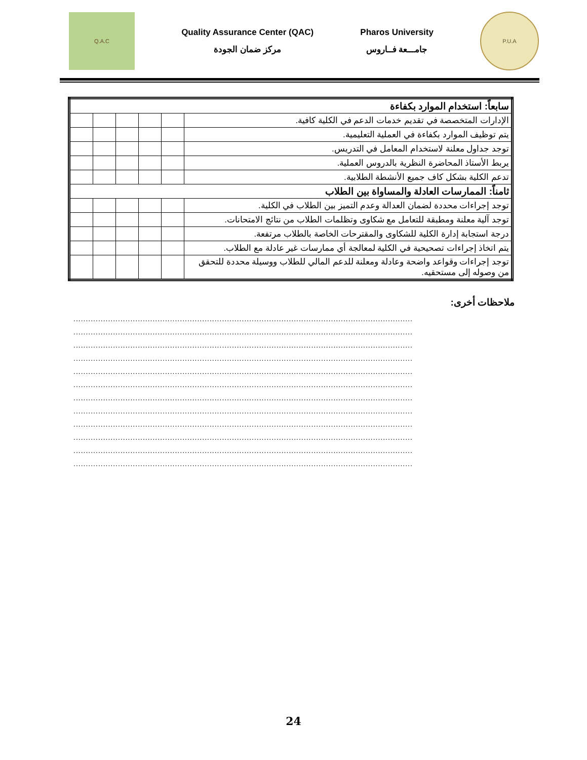Q.A.C
Quality Assurance Center (QAC)
مركز ضمان الجودة
Pharos University
جامـــعة فــاروس
P.U.A
| سابعاً: استخدام الموارد بكفاءة | | | | | |
| الإدارات المتخصصة في تقديم خدمات الدعم في الكلية كافية. | | | | | |
| يتم توظيف الموارد بكفاءة في العملية التعليمية. | | | | | |
| توجد جداول معلنة لاستخدام المعامل في التدريس. | | | | | |
| يربط الأستاذ المحاضرة النظرية بالدروس العملية. | | | | | |
| تدعم الكلية بشكل كاف جميع الأنشطة الطلابية. | | | | | |
| ثامناً: الممارسات العادلة والمساواة بين الطلاب | | | | | |
| توجد إجراءات محددة لضمان العدالة وعدم التميز بين الطلاب في الكلية. | | | | | |
| توجد آلية معلنة ومطبقة للتعامل مع شكاوى وتظلمات الطلاب من نتائج الامتحانات. | | | | | |
| درجة استجابة إدارة الكلية للشكاوى والمقترحات الخاصة بالطلاب مرتفعة. | | | | | |
| يتم اتخاذ إجراءات تصحيحية في الكلية لمعالجة أي ممارسات غير عادلة مع الطلاب. | | | | | |
| توجد إجراءات وقواعد واضحة وعادلة ومعلنة للدعم المالي للطلاب ووسيلة محددة للتحقق من وصوله إلى مستحقيه. | | | | | |
ملاحظات أخرى:
.........................................................................................................................................
.........................................................................................................................................
.........................................................................................................................................
.........................................................................................................................................
.........................................................................................................................................
.........................................................................................................................................
.........................................................................................................................................
.........................................................................................................................................
.........................................................................................................................................
.........................................................................................................................................
.........................................................................................................................................
.........................................................................................................................................
24